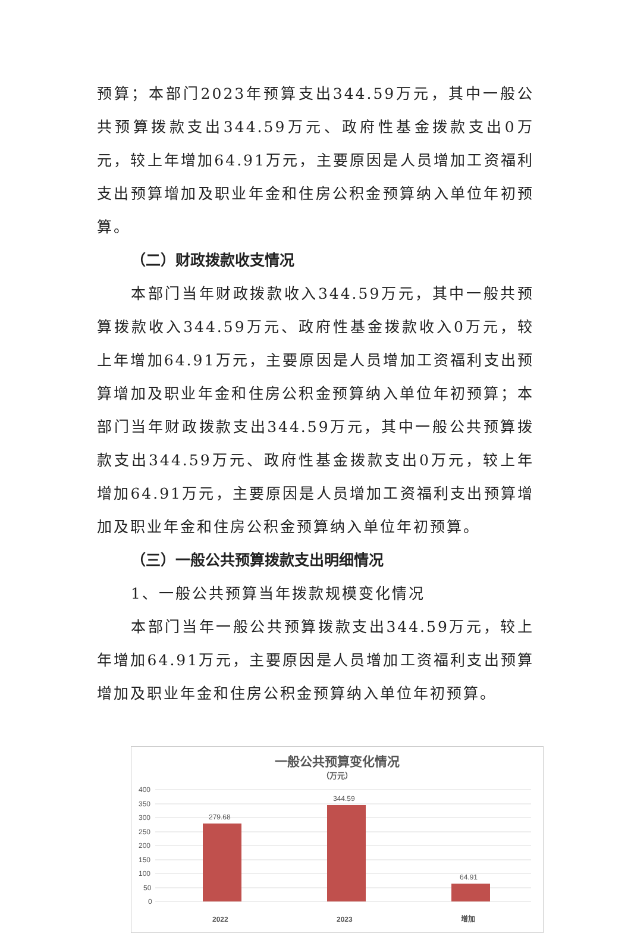预算；本部门2023年预算支出344.59万元，其中一般公共预算拨款支出344.59万元、政府性基金拨款支出0万元，较上年增加64.91万元，主要原因是人员增加工资福利支出预算增加及职业年金和住房公积金预算纳入单位年初预算。
（二）财政拨款收支情况
本部门当年财政拨款收入344.59万元，其中一般共预算拨款收入344.59万元、政府性基金拨款收入0万元，较上年增加64.91万元，主要原因是人员增加工资福利支出预算增加及职业年金和住房公积金预算纳入单位年初预算；本部门当年财政拨款支出344.59万元，其中一般公共预算拨款支出344.59万元、政府性基金拨款支出0万元，较上年增加64.91万元，主要原因是人员增加工资福利支出预算增加及职业年金和住房公积金预算纳入单位年初预算。
（三）一般公共预算拨款支出明细情况
1、一般公共预算当年拨款规模变化情况
本部门当年一般公共预算拨款支出344.59万元，较上年增加64.91万元，主要原因是人员增加工资福利支出预算增加及职业年金和住房公积金预算纳入单位年初预算。
一般公共预算变化情况
（万元）
400
350
300
250
200
150
100
50
0
279.68
344.59
64.91
2022
2023
增加